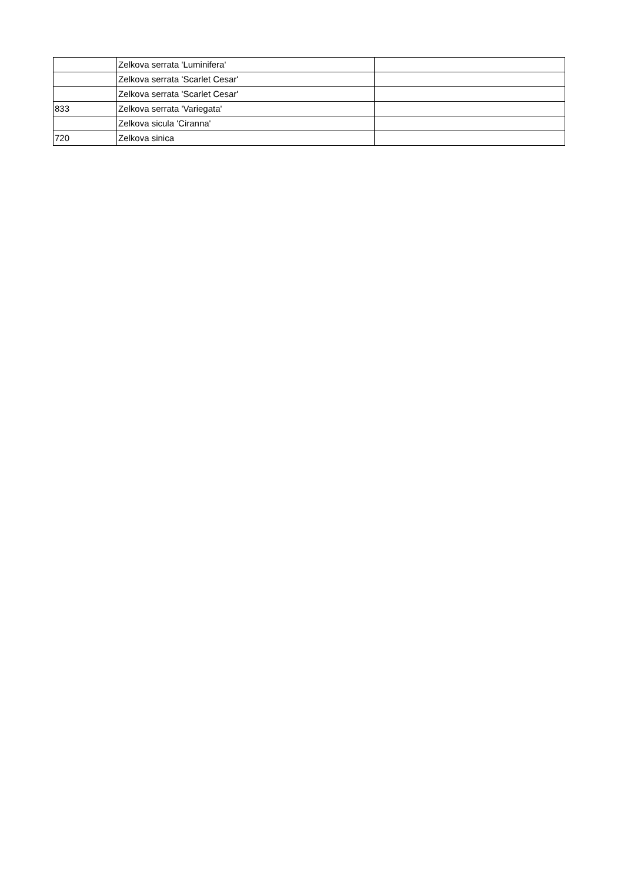| | Zelkova serrata 'Luminifera' | |
| | Zelkova serrata 'Scarlet Cesar' | |
| | Zelkova serrata 'Scarlet Cesar' | |
| 833 | Zelkova serrata 'Variegata' | |
| | Zelkova sicula 'Ciranna' | |
| 720 | Zelkova sinica | |